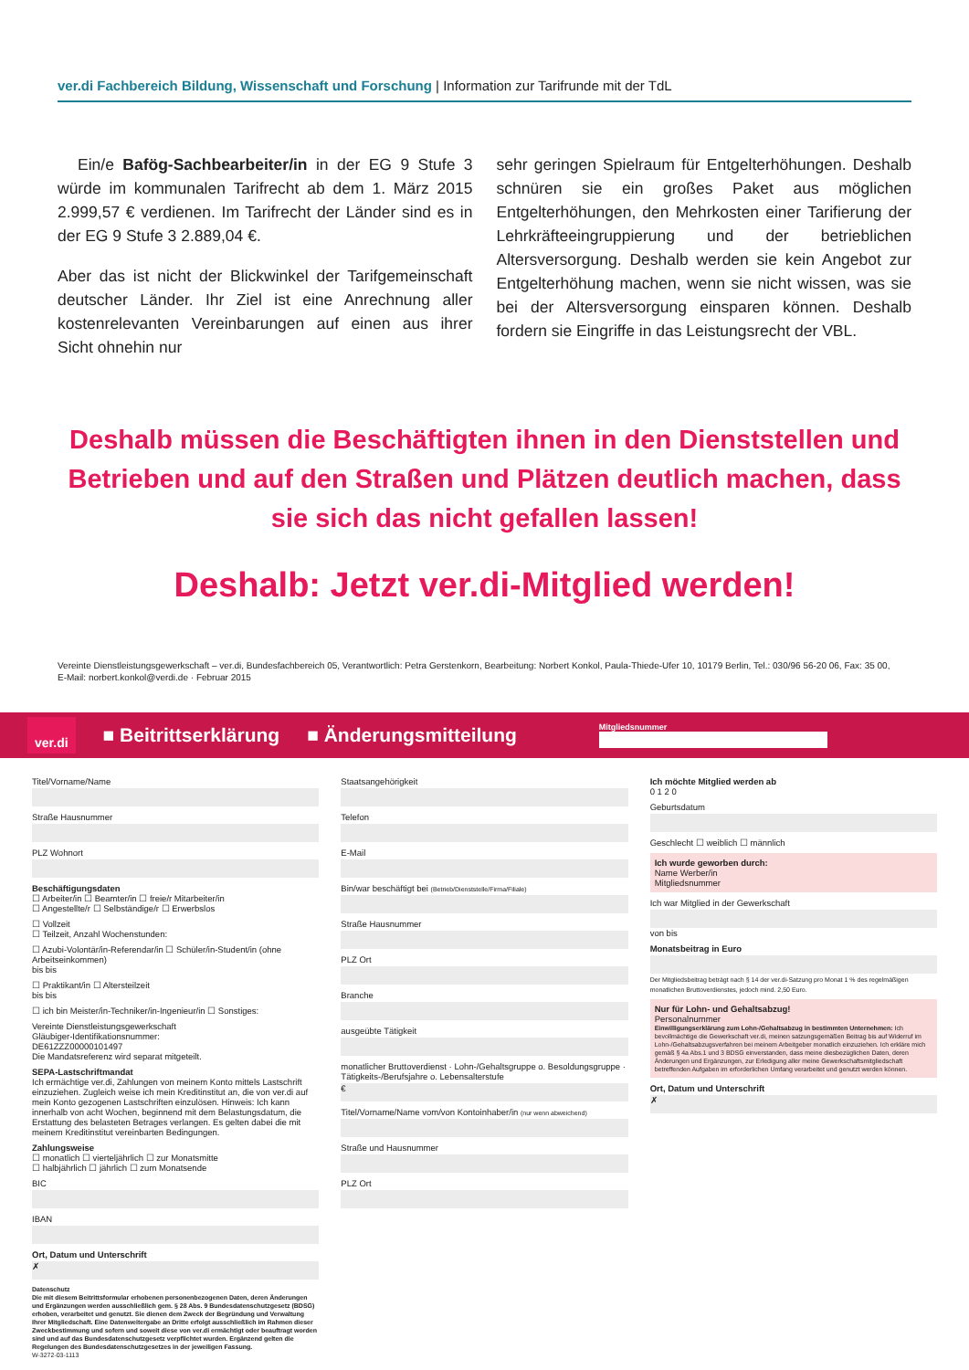ver.di Fachbereich Bildung, Wissenschaft und Forschung | Information zur Tarifrunde mit der TdL
Ein/e Bafög-Sachbearbeiter/in in der EG 9 Stufe 3 würde im kommunalen Tarifrecht ab dem 1. März 2015 2.999,57 € verdienen. Im Tarifrecht der Länder sind es in der EG 9 Stufe 3 2.889,04 €.
Aber das ist nicht der Blickwinkel der Tarifgemeinschaft deutscher Länder. Ihr Ziel ist eine Anrechnung aller kostenrelevanten Vereinbarungen auf einen aus ihrer Sicht ohnehin nur
sehr geringen Spielraum für Entgelterhöhungen. Deshalb schnüren sie ein großes Paket aus möglichen Entgelterhöhungen, den Mehrkosten einer Tarifierung der Lehrkräfteeingruppierung und der betrieblichen Altersversorgung. Deshalb werden sie kein Angebot zur Entgelterhöhung machen, wenn sie nicht wissen, was sie bei der Altersversorgung einsparen können. Deshalb fordern sie Eingriffe in das Leistungsrecht der VBL.
Deshalb müssen die Beschäftigten ihnen in den Dienststellen und Betrieben und auf den Straßen und Plätzen deutlich machen, dass sie sich das nicht gefallen lassen!
Deshalb: Jetzt ver.di-Mitglied werden!
Vereinte Dienstleistungsgewerkschaft – ver.di, Bundesfachbereich 05, Verantwortlich: Petra Gerstenkorn, Bearbeitung: Norbert Konkol, Paula-Thiede-Ufer 10, 10179 Berlin, Tel.: 030/96 56-20 06, Fax: 35 00,
E-Mail: norbert.konkol@verdi.de · Februar 2015
ver.di ■ Beitrittserklärung ■ Änderungsmitteilung Mitgliedsnummer
Titel/Vorname/Name
Straße Hausnummer
PLZ Wohnort
Beschäftigungsdaten
☐ Arbeiter/in ☐ Beamter/in ☐ freie/r Mitarbeiter/in
☐ Angestellte/r ☐ Selbständige/r ☐ Erwerbslos
☐ Vollzeit
☐ Teilzeit, Anzahl Wochenstunden:
☐ Azubi-Volontär/in-Referendar/in ☐ Schüler/in-Student/in (ohne Arbeitseinkommen)
bis bis
☐ Praktikant/in ☐ Altersteilzeit
bis bis
☐ ich bin Meister/in-Techniker/in-Ingenieur/in ☐ Sonstiges:
Vereinte Dienstleistungsgewerkschaft
Gläubiger-Identifikationsnummer:
DE61ZZZ00000101497
Die Mandatsreferenz wird separat mitgeteilt.
SEPA-Lastschriftmandat
Ich ermächtige ver.di, Zahlungen von meinem Konto mittels Lastschrift einzuziehen. Zugleich weise ich mein Kreditinstitut an, die von ver.di auf mein Konto gezogenen Lastschriften einzulösen. Hinweis: Ich kann innerhalb von acht Wochen, beginnend mit dem Belastungsdatum, die Erstattung des belasteten Betrages verlangen. Es gelten dabei die mit meinem Kreditinstitut vereinbarten Bedingungen.
Zahlungsweise
☐ monatlich ☐ vierteljährlich ☐ zur Monatsmitte
☐ halbjährlich ☐ jährlich ☐ zum Monatsende
BIC
IBAN
Ort, Datum und Unterschrift
✗
Datenschutz
Die mit diesem Beitrittsformular erhobenen personenbezogenen Daten, deren Änderungen und Ergänzungen werden ausschließlich gem. § 28 Abs. 9 Bundesdatenschutzgesetz (BDSG) erhoben, verarbeitet und genutzt. Sie dienen dem Zweck der Begründung und Verwaltung Ihrer Mitgliedschaft. Eine Datenweitergabe an Dritte erfolgt ausschließlich im Rahmen dieser Zweckbestimmung und sofern und soweit diese von ver.di ermächtigt oder beauftragt worden sind und auf das Bundesdatenschutzgesetz verpflichtet wurden. Ergänzend gelten die Regelungen des Bundesdatenschutzgesetzes in der jeweiligen Fassung.
W-3272-03-1113
Staatsangehörigkeit
Telefon
E-Mail
Bin/war beschäftigt bei (Betrieb/Dienststelle/Firma/Filiale)
Straße Hausnummer
PLZ Ort
Branche
ausgeübte Tätigkeit
monatlicher Bruttoverdienst · Lohn-/Gehaltsgruppe o. Besoldungsgruppe · Tätigkeits-/Berufsjahre o. Lebensalterstufe
€
Titel/Vorname/Name vom/von Kontoinhaber/in (nur wenn abweichend)
Straße und Hausnummer
PLZ Ort
Ich möchte Mitglied werden ab
0 1 2 0
Geburtsdatum
Geschlecht ☐ weiblich ☐ männlich
Ich wurde geworben durch:
Name Werber/in
Mitgliedsnummer
Ich war Mitglied in der Gewerkschaft
von bis
Monatsbeitrag in Euro
Der Mitgliedsbeitrag beträgt nach § 14 der ver.di-Satzung pro Monat 1 % des regelmäßigen monatlichen Bruttoverdienstes, jedoch mind. 2,50 Euro.
Nur für Lohn- und Gehaltsabzug!
Personalnummer
Einwilligungserklärung zum Lohn-/Gehaltsabzug in bestimmten Unternehmen: Ich bevollmächtige die Gewerkschaft ver.di, meinen satzungsgemäßen Beitrag bis auf Widerruf im Lohn-/Gehaltsabzugsverfahren bei meinem Arbeitgeber monatlich einzuziehen. Ich erkläre mich gemäß § 4a Abs.1 und 3 BDSG einverstanden, dass meine diesbezüglichen Daten, deren Änderungen und Ergänzungen, zur Erledigung aller meine Gewerkschaftsmitgliedschaft betreffenden Aufgaben im erforderlichen Umfang verarbeitet und genutzt werden können.
Ort, Datum und Unterschrift
✗